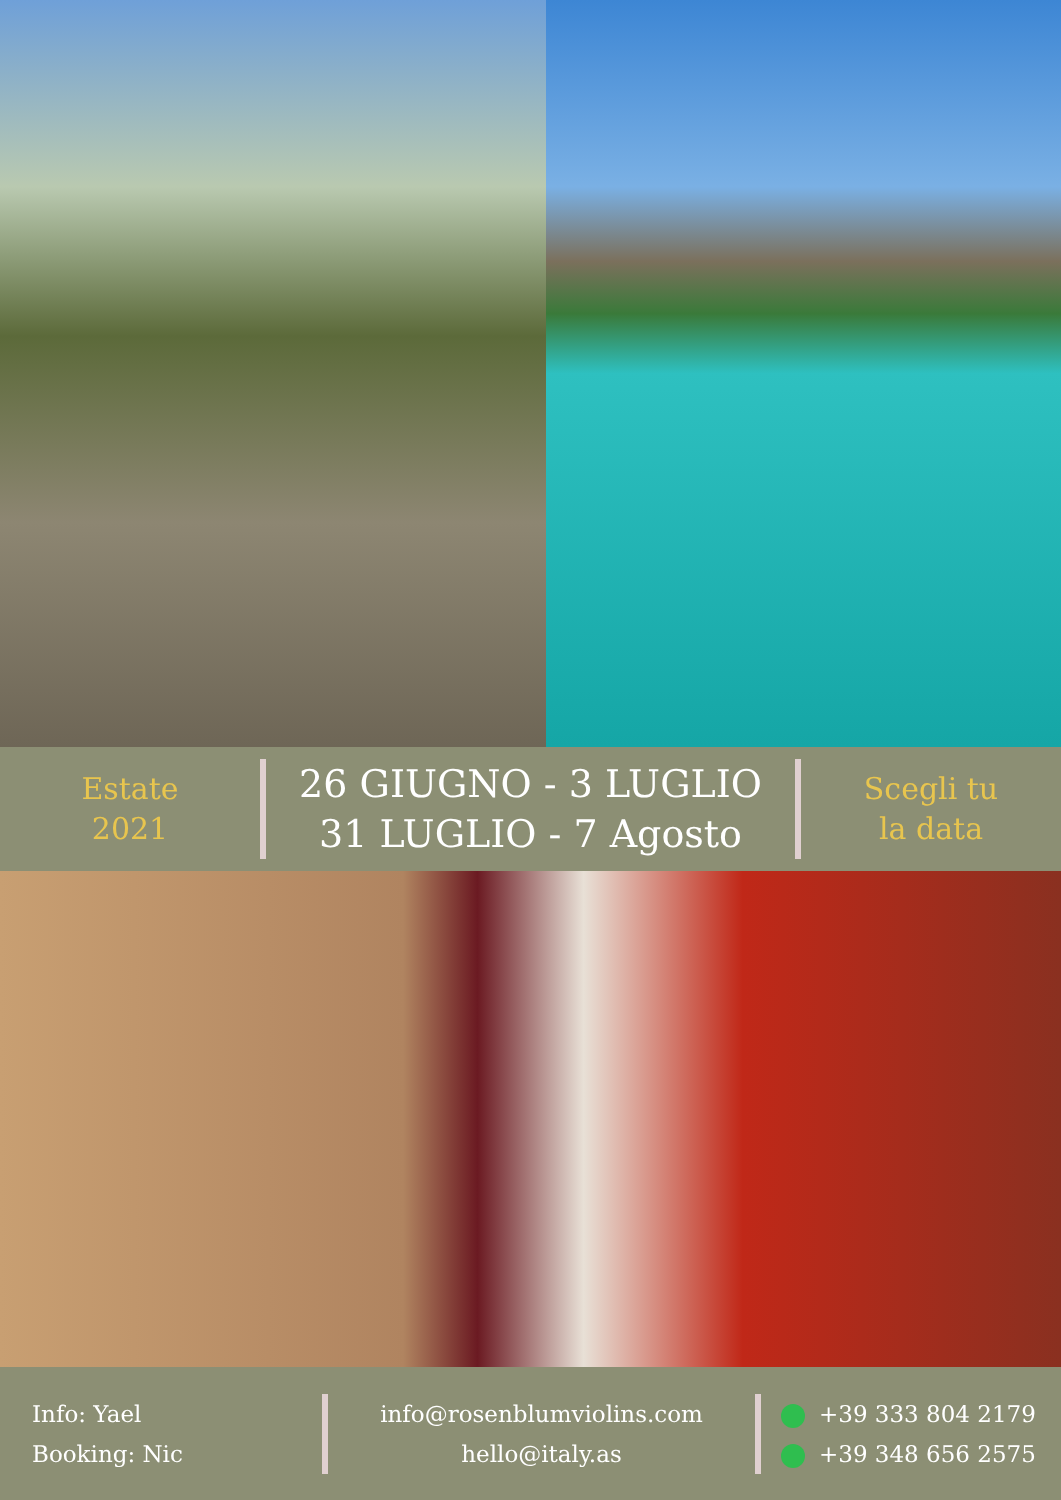Estate
2021
26 GIUGNO - 3 LUGLIO
31 LUGLIO - 7 Agosto
Scegli tu
la data
Info: Yael
Booking: Nic
info@rosenblumviolins.com
hello@italy.as
+39 333 804 2179
+39 348 656 2575